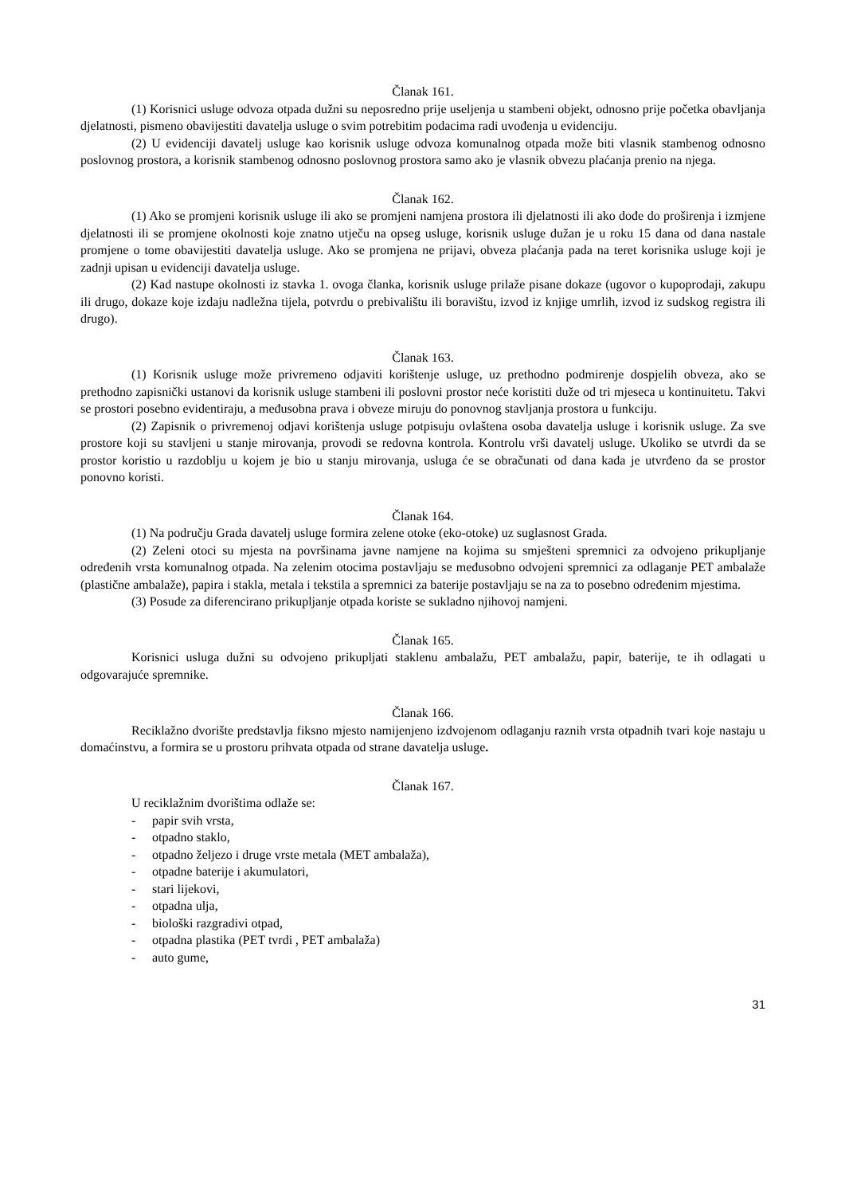Članak 161.
(1) Korisnici usluge odvoza otpada dužni su neposredno prije useljenja u stambeni objekt, odnosno prije početka obavljanja djelatnosti, pismeno obavijestiti davatelja usluge o svim potrebitim podacima radi uvođenja u evidenciju.
(2) U evidenciji davatelj usluge kao korisnik usluge odvoza komunalnog otpada može biti vlasnik stambenog odnosno poslovnog prostora, a korisnik stambenog odnosno poslovnog prostora samo ako je vlasnik obvezu plaćanja prenio na njega.
Članak 162.
(1) Ako se promjeni korisnik usluge ili ako se promjeni namjena prostora ili djelatnosti ili ako dođe do proširenja i izmjene djelatnosti ili se promjene okolnosti koje znatno utječu na opseg usluge, korisnik usluge dužan je u roku 15 dana od dana nastale promjene o tome obavijestiti davatelja usluge. Ako se promjena ne prijavi, obveza plaćanja pada na teret korisnika usluge koji je zadnji upisan u evidenciji davatelja usluge.
(2) Kad nastupe okolnosti iz stavka 1. ovoga članka, korisnik usluge prilaže pisane dokaze (ugovor o kupoprodaji, zakupu ili drugo, dokaze koje izdaju nadležna tijela, potvrdu o prebivalištu ili boravištu, izvod iz knjige umrlih, izvod iz sudskog registra ili drugo).
Članak 163.
(1) Korisnik usluge može privremeno odjaviti korištenje usluge, uz prethodno podmirenje dospjelih obveza, ako se prethodno zapisnički ustanovi da korisnik usluge stambeni ili poslovni prostor neće koristiti duže od tri mjeseca u kontinuitetu. Takvi se prostori posebno evidentiraju, a međusobna prava i obveze miruju do ponovnog stavljanja prostora u funkciju.
(2) Zapisnik o privremenoj odjavi korištenja usluge potpisuju ovlaštena osoba davatelja usluge i korisnik usluge. Za sve prostore koji su stavljeni u stanje mirovanja, provodi se redovna kontrola. Kontrolu vrši davatelj usluge. Ukoliko se utvrdi da se prostor koristio u razdoblju u kojem je bio u stanju mirovanja, usluga će se obračunati od dana kada je utvrđeno da se prostor ponovno koristi.
Članak 164.
(1) Na području Grada davatelj usluge formira zelene otoke (eko-otoke) uz suglasnost Grada.
(2) Zeleni otoci su mjesta na površinama javne namjene na kojima su smješteni spremnici za odvojeno prikupljanje određenih vrsta komunalnog otpada. Na zelenim otocima postavljaju se međusobno odvojeni spremnici za odlaganje PET ambalaže (plastične ambalaže), papira i stakla, metala i tekstila a spremnici za baterije postavljaju se na za to posebno određenim mjestima.
(3) Posude za diferencirano prikupljanje otpada koriste se sukladno njihovoj namjeni.
Članak 165.
Korisnici usluga dužni su odvojeno prikupljati staklenu ambalažu, PET ambalažu, papir, baterije, te ih odlagati u odgovarajuće spremnike.
Članak 166.
Reciklažno dvorište predstavlja fiksno mjesto namijenjeno izdvojenom odlaganju raznih vrsta otpadnih tvari koje nastaju u domaćinstvu, a formira se u prostoru prihvata otpada od strane davatelja usluge.
Članak 167.
U reciklažnim dvorištima odlaže se:
- papir svih vrsta,
- otpadno staklo,
- otpadno željezo i druge vrste metala (MET ambalaža),
- otpadne baterije i akumulatori,
- stari lijekovi,
- otpadna ulja,
- biološki razgradivi otpad,
- otpadna plastika (PET tvrdi , PET ambalaža)
- auto gume,
31